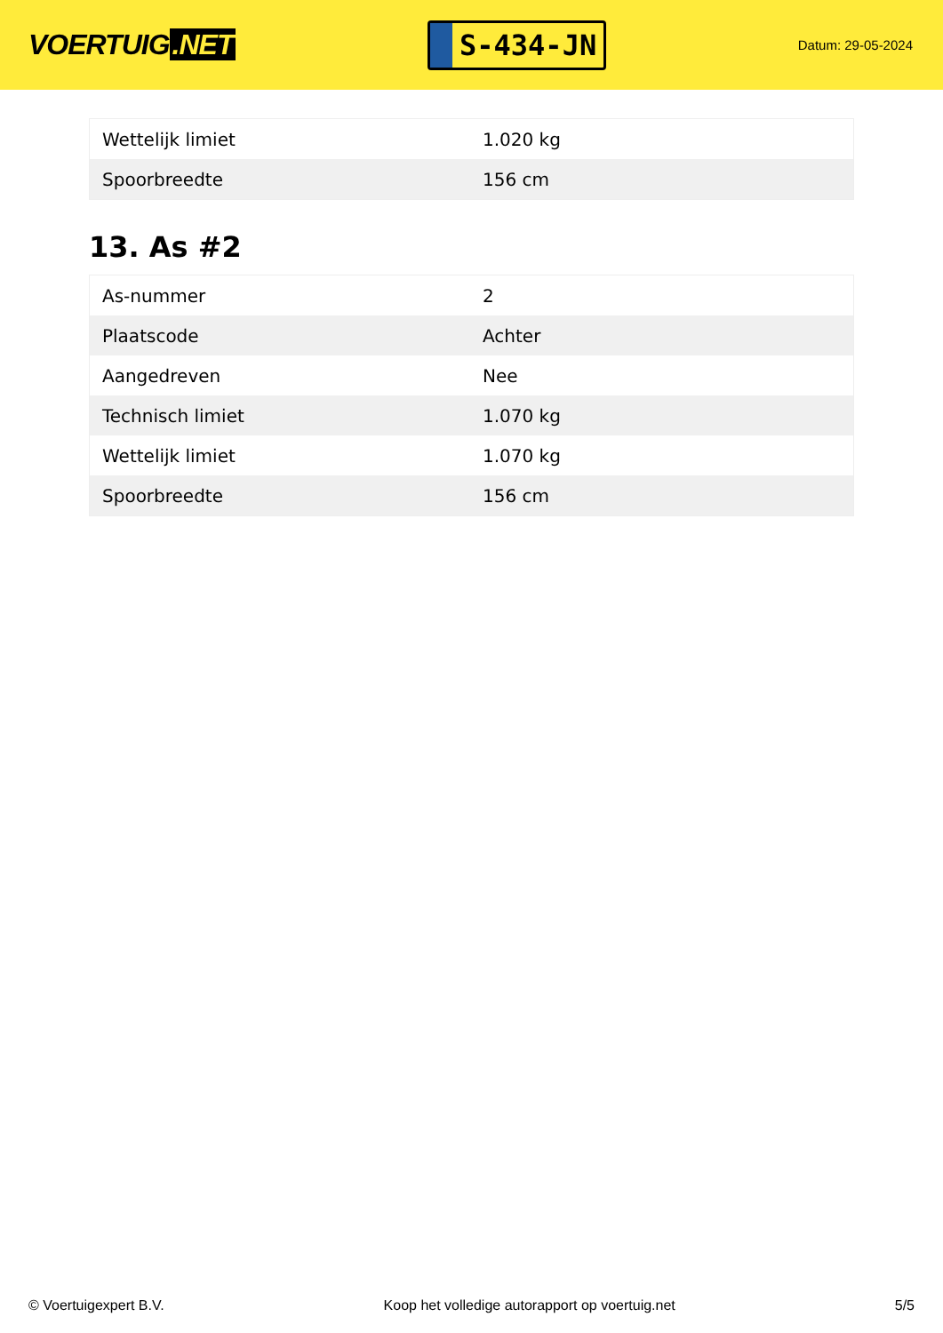VOERTUIG.NET
S-434-JN
Datum: 29-05-2024
| Wettelijk limiet | 1.020 kg |
| Spoorbreedte | 156 cm |
13. As #2
| As-nummer | 2 |
| Plaatscode | Achter |
| Aangedreven | Nee |
| Technisch limiet | 1.070 kg |
| Wettelijk limiet | 1.070 kg |
| Spoorbreedte | 156 cm |
© Voertuigexpert B.V. Koop het volledige autorapport op voertuig.net 5/5